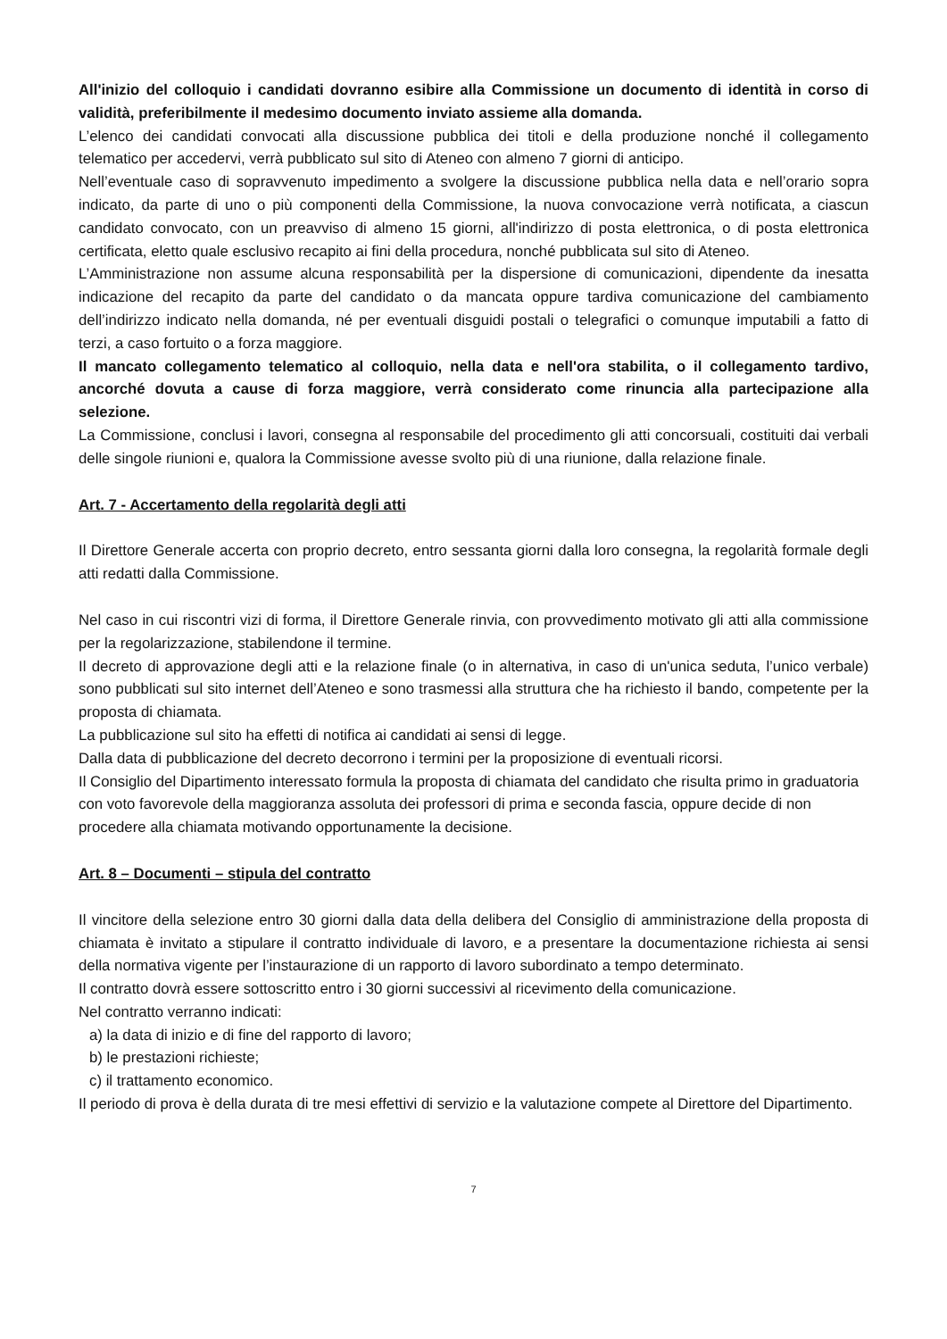All'inizio del colloquio i candidati dovranno esibire alla Commissione un documento di identità in corso di validità, preferibilmente il medesimo documento inviato assieme alla domanda.
L’elenco dei candidati convocati alla discussione pubblica dei titoli e della produzione nonché il collegamento telematico per accedervi, verrà pubblicato sul sito di Ateneo con almeno 7 giorni di anticipo.
Nell’eventuale caso di sopravvenuto impedimento a svolgere la discussione pubblica nella data e nell’orario sopra indicato, da parte di uno o più componenti della Commissione, la nuova convocazione verrà notificata, a ciascun candidato convocato, con un preavviso di almeno 15 giorni, all'indirizzo di posta elettronica, o di posta elettronica certificata, eletto quale esclusivo recapito ai fini della procedura, nonché pubblicata sul sito di Ateneo.
L’Amministrazione non assume alcuna responsabilità per la dispersione di comunicazioni, dipendente da inesatta indicazione del recapito da parte del candidato o da mancata oppure tardiva comunicazione del cambiamento dell’indirizzo indicato nella domanda, né per eventuali disguidi postali o telegrafici o comunque imputabili a fatto di terzi, a caso fortuito o a forza maggiore.
Il mancato collegamento telematico al colloquio, nella data e nell'ora stabilita, o il collegamento tardivo, ancorché dovuta a cause di forza maggiore, verrà considerato come rinuncia alla partecipazione alla selezione.
La Commissione, conclusi i lavori, consegna al responsabile del procedimento gli atti concorsuali, costituiti dai verbali delle singole riunioni e, qualora la Commissione avesse svolto più di una riunione, dalla relazione finale.
Art. 7 - Accertamento della regolarità degli atti
Il Direttore Generale accerta con proprio decreto, entro sessanta giorni dalla loro consegna, la regolarità formale degli atti redatti dalla Commissione.
Nel caso in cui riscontri vizi di forma, il Direttore Generale rinvia, con provvedimento motivato gli atti alla commissione per la regolarizzazione, stabilendone il termine.
Il decreto di approvazione degli atti e la relazione finale (o in alternativa, in caso di un'unica seduta, l’unico verbale) sono pubblicati sul sito internet dell’Ateneo e sono trasmessi alla struttura che ha richiesto il bando, competente per la proposta di chiamata.
La pubblicazione sul sito ha effetti di notifica ai candidati ai sensi di legge.
Dalla data di pubblicazione del decreto decorrono i termini per la proposizione di eventuali ricorsi.
Il Consiglio del Dipartimento interessato formula la proposta di chiamata del candidato che risulta primo in graduatoria con voto favorevole della maggioranza assoluta dei professori di prima e seconda fascia, oppure decide di non procedere alla chiamata motivando opportunamente la decisione.
Art. 8 – Documenti – stipula del contratto
Il vincitore della selezione entro 30 giorni dalla data della delibera del Consiglio di amministrazione della proposta di chiamata è invitato a stipulare il contratto individuale di lavoro, e a presentare la documentazione richiesta ai sensi della normativa vigente per l’instaurazione di un rapporto di lavoro subordinato a tempo determinato.
Il contratto dovrà essere sottoscritto entro i 30 giorni successivi al ricevimento della comunicazione.
Nel contratto verranno indicati:
a) la data di inizio e di fine del rapporto di lavoro;
b) le prestazioni richieste;
c) il trattamento economico.
Il periodo di prova è della durata di tre mesi effettivi di servizio e la valutazione compete al Direttore del Dipartimento.
7